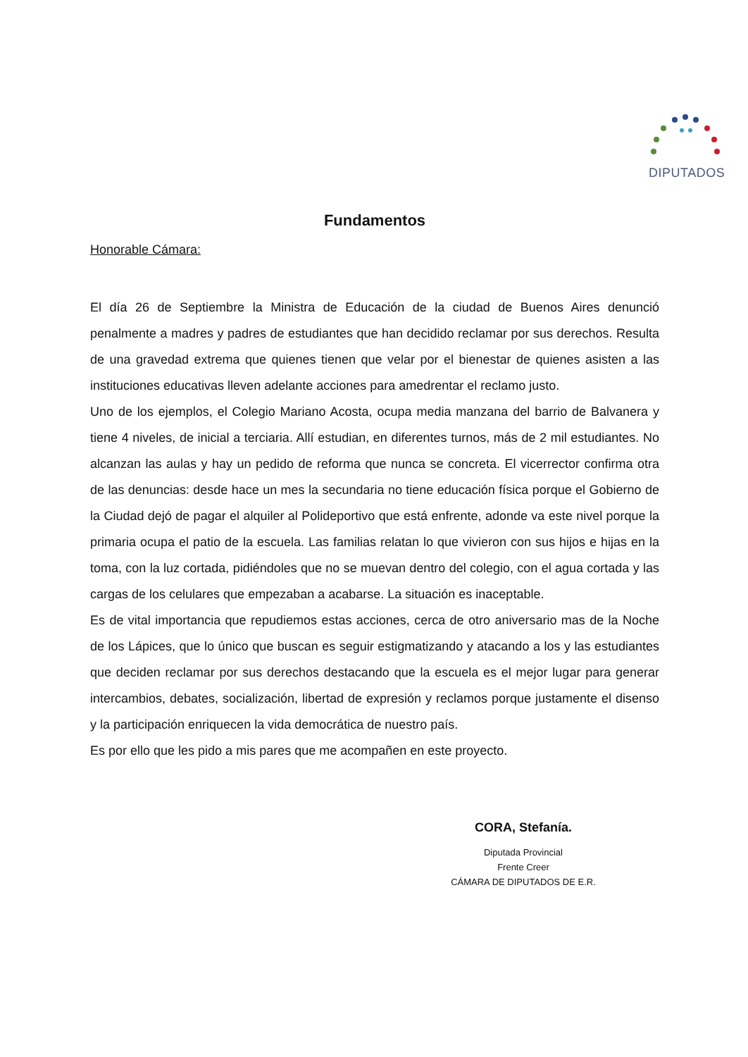DIPUTADOS
Fundamentos
Honorable Cámara:
El día 26 de Septiembre la Ministra de Educación de la ciudad de Buenos Aires denunció penalmente a madres y padres de estudiantes que han decidido reclamar por sus derechos. Resulta de una gravedad extrema que quienes tienen que velar por el bienestar de quienes asisten a las instituciones educativas lleven adelante acciones para amedrentar el reclamo justo.
Uno de los ejemplos, el Colegio Mariano Acosta, ocupa media manzana del barrio de Balvanera y tiene 4 niveles, de inicial a terciaria. Allí estudian, en diferentes turnos, más de 2 mil estudiantes. No alcanzan las aulas y hay un pedido de reforma que nunca se concreta. El vicerrector confirma otra de las denuncias: desde hace un mes la secundaria no tiene educación física porque el Gobierno de la Ciudad dejó de pagar el alquiler al Polideportivo que está enfrente, adonde va este nivel porque la primaria ocupa el patio de la escuela. Las familias relatan lo que vivieron con sus hijos e hijas en la toma, con la luz cortada, pidiéndoles que no se muevan dentro del colegio, con el agua cortada y las cargas de los celulares que empezaban a acabarse. La situación es inaceptable.
Es de vital importancia que repudiemos estas acciones, cerca de otro aniversario mas de la Noche de los Lápices, que lo único que buscan es seguir estigmatizando y atacando a los y las estudiantes que deciden reclamar por sus derechos destacando que la escuela es el mejor lugar para generar intercambios, debates, socialización, libertad de expresión y reclamos porque justamente el disenso y la participación enriquecen la vida democrática de nuestro país.
Es por ello que les pido a mis pares que me acompañen en este proyecto.
CORA, Stefanía.
Diputada Provincial
Frente Creer
CÁMARA DE DIPUTADOS DE E.R.